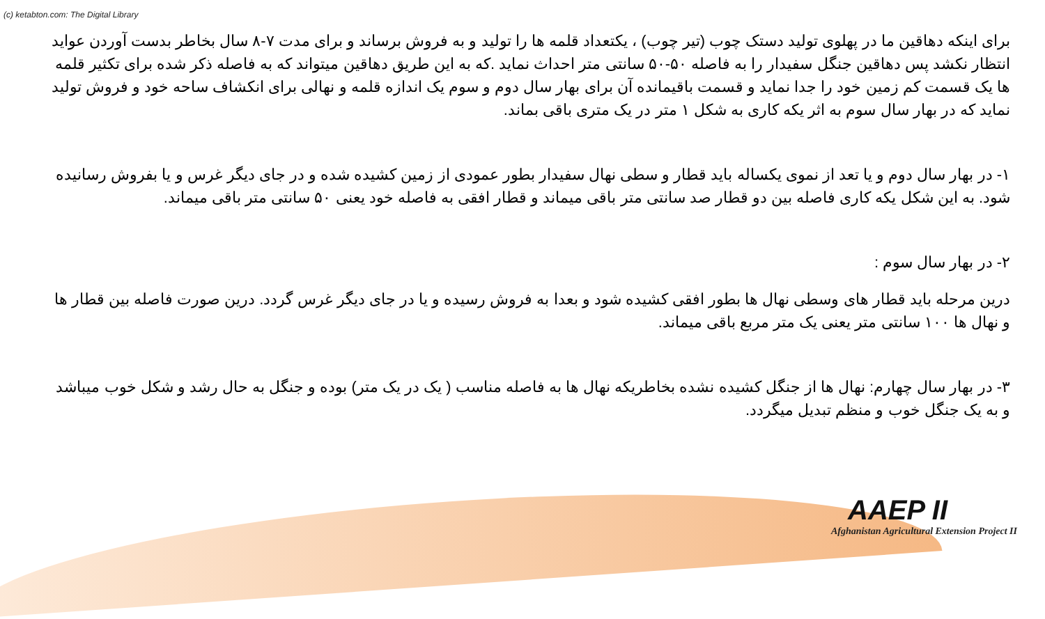(c) ketabton.com: The Digital Library
برای اینکه دهاقین ما در پهلوی تولید دستک چوب (تیر چوب) ، یکتعداد قلمه ها را تولید و به فروش برساند و برای مدت ۷-۸ سال بخاطر بدست آوردن عواید انتظار نکشد پس دهاقین جنگل سفیدار را به فاصله ۵۰-۵۰ سانتی متر احداث نماید .که به این طریق دهاقین میتواند که به فاصله ذکر شده برای تکثیر قلمه ها یک قسمت کم زمین خود را جدا نماید و قسمت باقیمانده آن برای بهار سال دوم و سوم یک اندازه قلمه و نهالی برای انکشاف ساحه خود و فروش تولید نماید که در بهار سال سوم به اثر یکه کاری به شکل ۱ متر در یک متری باقی بماند.
۱- در بهار سال دوم و یا تعد از نموی یکساله باید قطار و سطی نهال سفیدار بطور عمودی از زمین کشیده شده و در جای دیگر غرس و یا بفروش رسانیده شود. به این شکل یکه کاری فاصله بین دو قطار صد سانتی متر باقی میماند و قطار افقی به فاصله خود یعنی ۵۰ سانتی متر باقی میماند.
۲- در بهار سال سوم :
درین مرحله باید قطار های وسطی نهال ها بطور افقی کشیده شود و بعدا به فروش رسیده و یا در جای دیگر غرس گردد. درین صورت فاصله بین قطار ها و نهال ها ۱۰۰ سانتی متر یعنی یک متر مربع باقی میماند.
۳- در بهار سال چهارم: نهال ها از جنگل کشیده نشده بخاطریکه نهال ها به فاصله مناسب ( یک در یک متر) بوده و جنگل به حال رشد و شکل خوب میباشد و به یک جنگل خوب و منظم تبدیل میگردد.
AAEP II
Afghanistan Agricultural Extension Project II